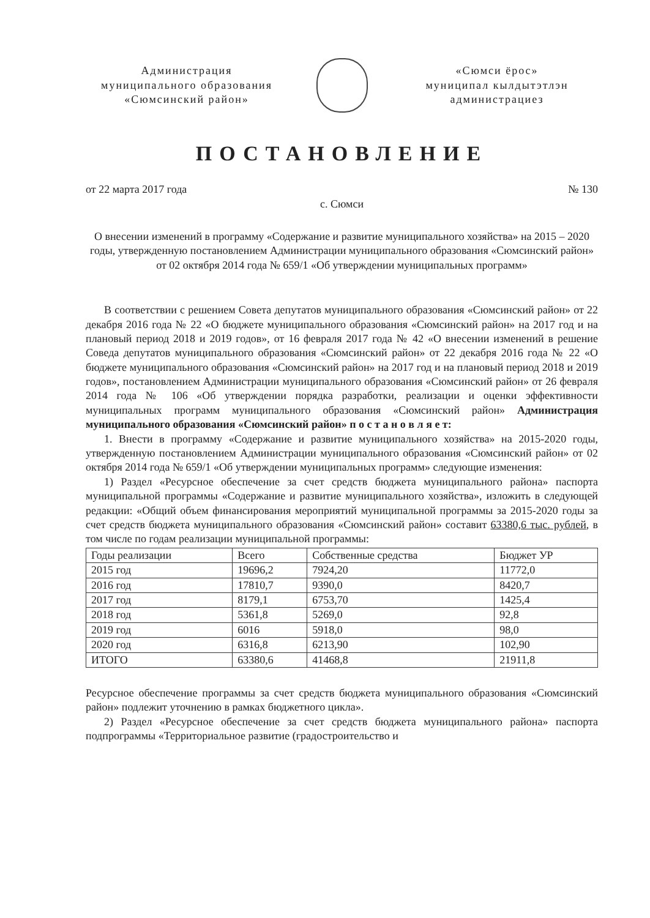Администрация
муниципального образования
«Сюмсинский район»
«Сюмси ёрос»
муниципал кылдытэтлэн
администрациез
ПОСТАНОВЛЕНИЕ
от 22 марта 2017 года № 130
с. Сюмси
О внесении изменений в программу «Содержание и развитие муниципального хозяйства» на 2015 – 2020 годы, утвержденную постановлением Администрации муниципального образования «Сюмсинский район» от 02 октября 2014 года № 659/1 «Об утверждении муниципальных программ»
В соответствии с решением Совета депутатов муниципального образования «Сюмсинский район» от 22 декабря 2016 года № 22 «О бюджете муниципального образования «Сюмсинский район» на 2017 год и на плановый период 2018 и 2019 годов», от 16 февраля 2017 года № 42 «О внесении изменений в решение Соведа депутатов муниципального образования «Сюмсинский район» от 22 декабря 2016 года № 22 «О бюджете муниципального образования «Сюмсинский район» на 2017 год и на плановый период 2018 и 2019 годов», постановлением Администрации муниципального образования «Сюмсинский район» от 26 февраля 2014 года № 106 «Об утверждении порядка разработки, реализации и оценки эффективности муниципальных программ муниципального образования «Сюмсинский район» Администрация муниципального образования «Сюмсинский район» п о с т а н о в л я е т:
1. Внести в программу «Содержание и развитие муниципального хозяйства» на 2015-2020 годы, утвержденную постановлением Администрации муниципального образования «Сюмсинский район» от 02 октября 2014 года № 659/1 «Об утверждении муниципальных программ» следующие изменения:
1) Раздел «Ресурсное обеспечение за счет средств бюджета муниципального района» паспорта муниципальной программы «Содержание и развитие муниципального хозяйства», изложить в следующей редакции: «Общий объем финансирования мероприятий муниципальной программы за 2015-2020 годы за счет средств бюджета муниципального образования «Сюмсинский район» составит 63380,6 тыс. рублей, в том числе по годам реализации муниципальной программы:
| Годы реализации | Всего | Собственные средства | Бюджет УР |
| --- | --- | --- | --- |
| 2015 год | 19696,2 | 7924,20 | 11772,0 |
| 2016 год | 17810,7 | 9390,0 | 8420,7 |
| 2017 год | 8179,1 | 6753,70 | 1425,4 |
| 2018 год | 5361,8 | 5269,0 | 92,8 |
| 2019 год | 6016 | 5918,0 | 98,0 |
| 2020 год | 6316,8 | 6213,90 | 102,90 |
| ИТОГО | 63380,6 | 41468,8 | 21911,8 |
Ресурсное обеспечение программы за счет средств бюджета муниципального образования «Сюмсинский район» подлежит уточнению в рамках бюджетного цикла».
2) Раздел «Ресурсное обеспечение за счет средств бюджета муниципального района» паспорта подпрограммы «Территориальное развитие (градостроительство и